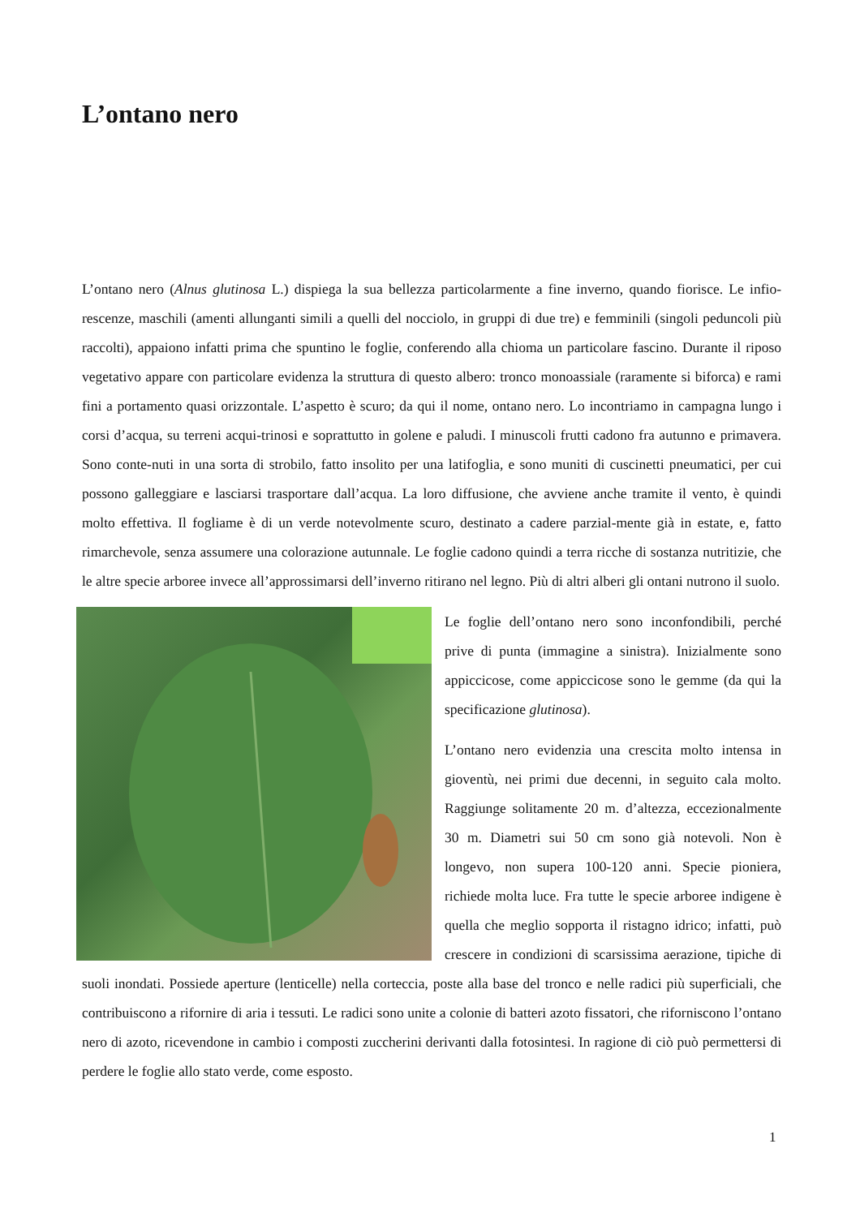L’ontano nero
L’ontano nero (Alnus glutinosa L.) dispiega la sua bellezza particolarmente a fine inverno, quando fiorisce. Le infio-rescenze, maschili (amenti allunganti simili a quelli del nocciolo, in gruppi di due tre) e femminili (singoli peduncoli più raccolti), appaiono infatti prima che spuntino le foglie, conferendo alla chioma un particolare fascino. Durante il riposo vegetativo appare con particolare evidenza la struttura di questo albero: tronco monoassiale (raramente si biforca) e rami fini a portamento quasi orizzontale. L’aspetto è scuro; da qui il nome, ontano nero. Lo incontriamo in campagna lungo i corsi d’acqua, su terreni acqui-trinosi e soprattutto in golene e paludi. I minuscoli frutti cadono fra autunno e primavera. Sono conte-nuti in una sorta di strobilo, fatto insolito per una latifoglia, e sono muniti di cuscinetti pneumatici, per cui possono galleggiare e lasciarsi trasportare dall’acqua. La loro diffusione, che avviene anche tramite il vento, è quindi molto effettiva. Il fogliame è di un verde notevolmente scuro, destinato a cadere parzial-mente già in estate, e, fatto rimarchevole, senza assumere una colorazione autunnale. Le foglie cadono quindi a terra ricche di sostanza nutritizie, che le altre specie arboree invece all’approssimarsi dell’inverno ritirano nel legno. Più di altri alberi gli ontani nutrono il suolo.
Le foglie dell’ontano nero sono inconfondibili, perché prive di punta (immagine a sinistra). Inizialmente sono appiccicose, come appiccicose sono le gemme (da qui la specificazione glutinosa).
L’ontano nero evidenzia una crescita molto intensa in gioventù, nei primi due decenni, in seguito cala molto. Raggiunge solitamente 20 m. d’altezza, eccezionalmente 30 m. Diametri sui 50 cm sono già notevoli. Non è longevo, non supera 100-120 anni. Specie pioniera, richiede molta luce. Fra tutte le specie arboree indigene è quella che meglio sopporta il ristagno idrico; infatti, può crescere in condizioni di scarsissima aerazione, tipiche di suoli inondati. Possiede aperture (lenticelle) nella corteccia, poste alla base del tronco e nelle radici più superficiali, che contribuiscono a rifornire di aria i tessuti. Le radici sono unite a colonie di batteri azoto fissatori, che riforniscono l’ontano nero di azoto, ricevendone in cambio i composti zuccherini derivanti dalla fotosintesi. In ragione di ciò può permettersi di perdere le foglie allo stato verde, come esposto.
1